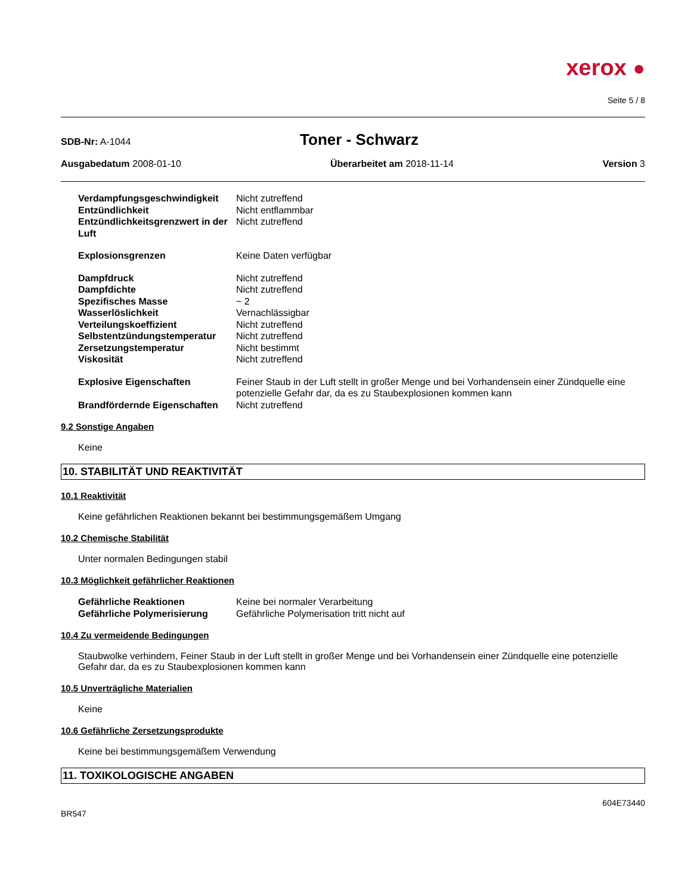xerox ●
Seite 5 / 8
SDB-Nr: A-1044
Toner - Schwarz
Ausgabedatum 2008-01-10 Überarbeitet am 2018-11-14 Version 3
| Verdampfungsgeschwindigkeit | Nicht zutreffend |
| Entzündlichkeit | Nicht entflammbar |
| Entzündlichkeitsgrenzwert in der Luft | Nicht zutreffend |
| Explosionsgrenzen | Keine Daten verfügbar |
| Dampfdruck | Nicht zutreffend |
| Dampfdichte | Nicht zutreffend |
| Spezifisches Masse | ~ 2 |
| Wasserlöslichkeit | Vernachlässigbar |
| Verteilungskoeffizient | Nicht zutreffend |
| Selbstentzündungstemperatur | Nicht zutreffend |
| Zersetzungstemperatur | Nicht bestimmt |
| Viskosität | Nicht zutreffend |
| Explosive Eigenschaften | Feiner Staub in der Luft stellt in großer Menge und bei Vorhandensein einer Zündquelle eine potenzielle Gefahr dar, da es zu Staubexplosionen kommen kann |
| Brandfördernde Eigenschaften | Nicht zutreffend |
9.2 Sonstige Angaben
Keine
10. STABILITÄT UND REAKTIVITÄT
10.1 Reaktivität
Keine gefährlichen Reaktionen bekannt bei bestimmungsgemäßem Umgang
10.2 Chemische Stabilität
Unter normalen Bedingungen stabil
10.3 Möglichkeit gefährlicher Reaktionen
| Gefährliche Reaktionen | Keine bei normaler Verarbeitung |
| Gefährliche Polymerisierung | Gefährliche Polymerisation tritt nicht auf |
10.4 Zu vermeidende Bedingungen
Staubwolke verhindern, Feiner Staub in der Luft stellt in großer Menge und bei Vorhandensein einer Zündquelle eine potenzielle Gefahr dar, da es zu Staubexplosionen kommen kann
10.5 Unverträgliche Materialien
Keine
10.6 Gefährliche Zersetzungsprodukte
Keine bei bestimmungsgemäßem Verwendung
11. TOXIKOLOGISCHE ANGABEN
604E73440
BR547